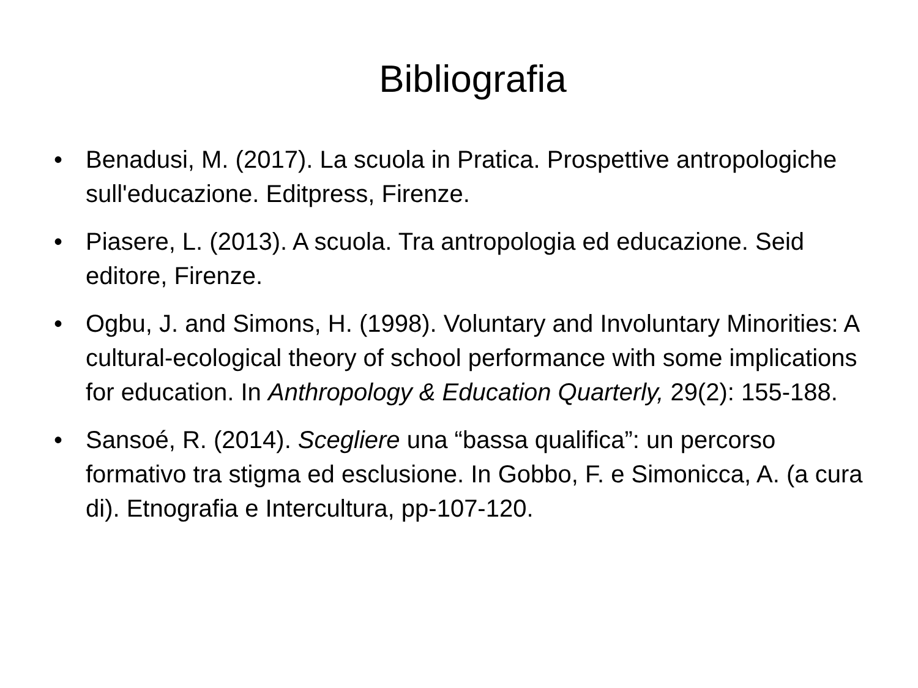Bibliografia
• Benadusi, M. (2017). La scuola in Pratica. Prospettive antropologiche sull'educazione. Editpress, Firenze.
• Piasere, L. (2013). A scuola. Tra antropologia ed educazione. Seid editore, Firenze.
• Ogbu, J. and Simons, H. (1998). Voluntary and Involuntary Minorities: A cultural-ecological theory of school performance with some implications for education. In Anthropology & Education Quarterly, 29(2): 155-188.
• Sansoé, R. (2014). Scegliere una “bassa qualifica”: un percorso formativo tra stigma ed esclusione. In Gobbo, F. e Simonicca, A. (a cura di). Etnografia e Intercultura, pp-107-120.